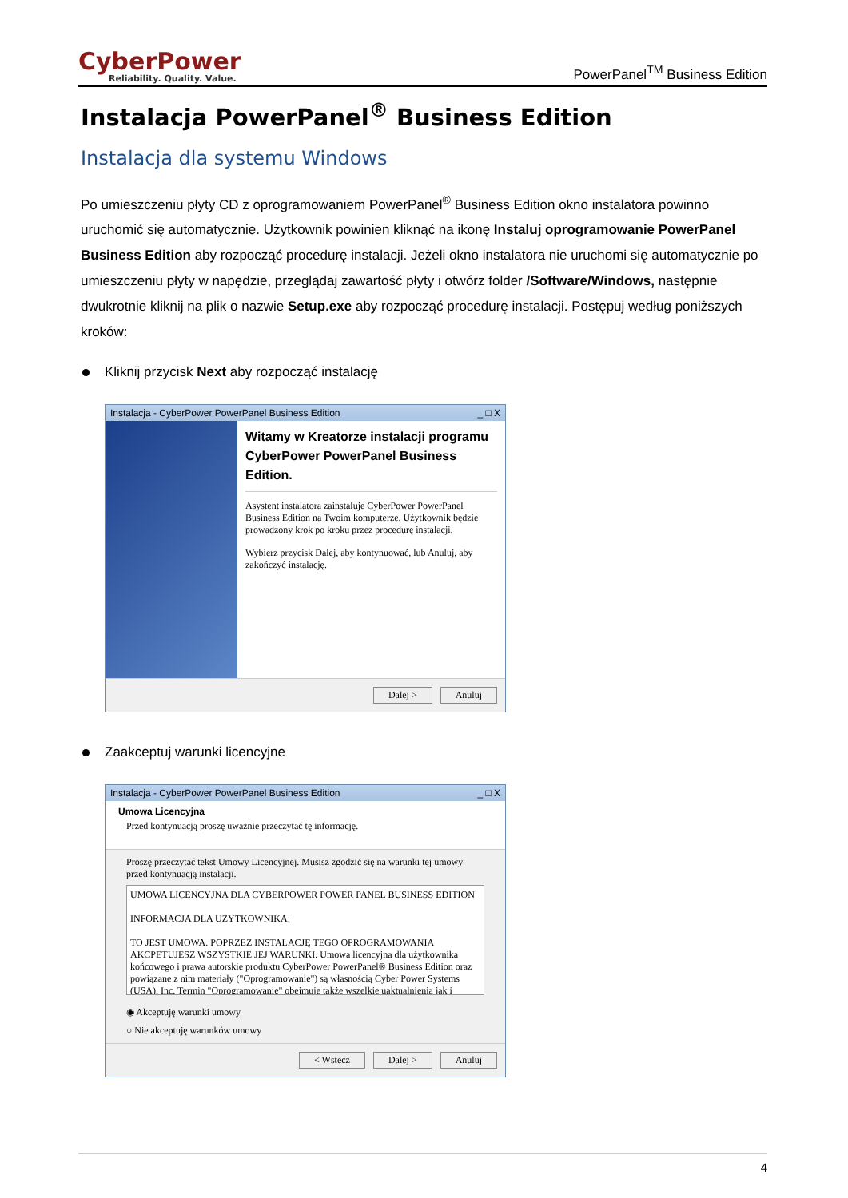CyberPower
Reliability. Quality. Value.
PowerPanel<sup>TM</sup> Business Edition
Instalacja PowerPanel<sup>®</sup> Business Edition
Instalacja dla systemu Windows
Po umieszczeniu płyty CD z oprogramowaniem PowerPanel<sup>®</sup> Business Edition okno instalatora powinno uruchomić się automatycznie. Użytkownik powinien kliknąć na ikonę Instaluj oprogramowanie PowerPanel Business Edition aby rozpocząć procedurę instalacji. Jeżeli okno instalatora nie uruchomi się automatycznie po umieszczeniu płyty w napędzie, przeglądaj zawartość płyty i otwórz folder /Software/Windows, następnie dwukrotnie kliknij na plik o nazwie Setup.exe aby rozpocząć procedurę instalacji. Postępuj według poniższych kroków:
Kliknij przycisk Next aby rozpocząć instalację
Instalacja - CyberPower PowerPanel Business Edition _ □ X
Witamy w Kreatorze instalacji programu CyberPower PowerPanel Business Edition.
Asystent instalatora zainstaluje CyberPower PowerPanel Business Edition na Twoim komputerze. Użytkownik będzie prowadzony krok po kroku przez procedurę instalacji.
Wybierz przycisk Dalej, aby kontynuować, lub Anuluj, aby zakończyć instalację.
Dalej > Anuluj
Zaakceptuj warunki licencyjne
Instalacja - CyberPower PowerPanel Business Edition _ □ X
Umowa Licencyjna
Przed kontynuacją proszę uważnie przeczytać tę informację.
Proszę przeczytać tekst Umowy Licencyjnej. Musisz zgodzić się na warunki tej umowy przed kontynuacją instalacji.
UMOWA LICENCYJNA DLA CYBERPOWER POWER PANEL BUSINESS EDITION
INFORMACJA DLA UŻYTKOWNIKA:
TO JEST UMOWA. POPRZEZ INSTALACJĘ TEGO OPROGRAMOWANIA AKCPETUJESZ WSZYSTKIE JEJ WARUNKI. Umowa licencyjna dla użytkownika końcowego i prawa autorskie produktu CyberPower PowerPanel® Business Edition oraz powiązane z nim materiały ("Oprogramowanie") są własnością Cyber Power Systems (USA), Inc. Termin "Oprogramowanie" obejmuje także wszelkie uaktualnienia jak i
◉ Akceptuję warunki umowy
○ Nie akceptuję warunków umowy
< Wstecz Dalej > Anuluj
4